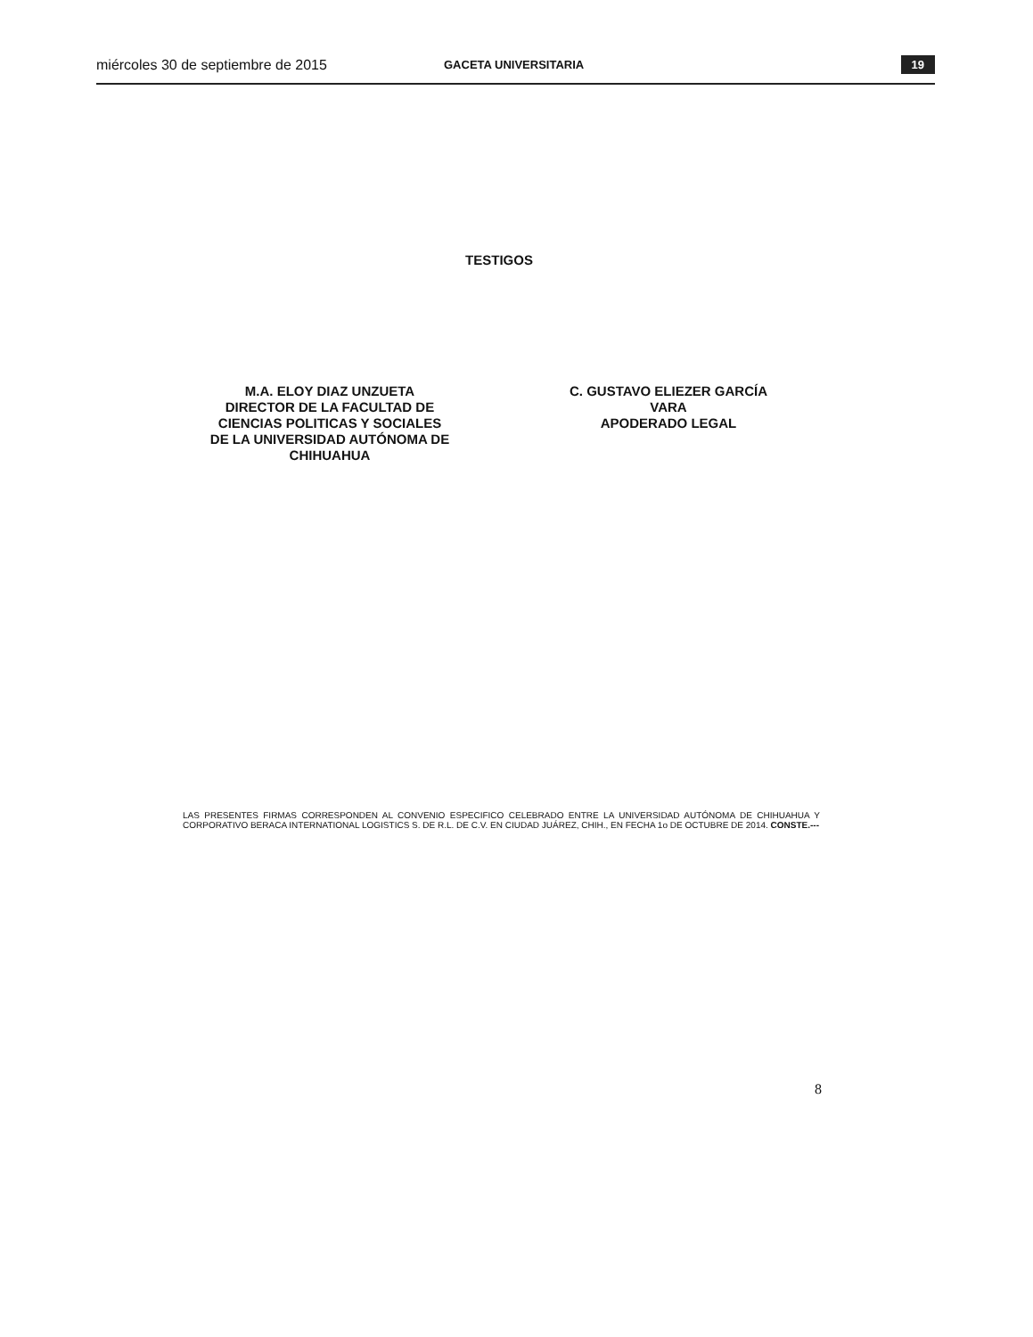miércoles 30 de septiembre de 2015 GACETA UNIVERSITARIA 19
TESTIGOS
M.A. ELOY DIAZ UNZUETA
DIRECTOR DE LA FACULTAD DE
CIENCIAS POLITICAS Y SOCIALES
DE LA UNIVERSIDAD AUTÓNOMA DE
CHIHUAHUA
C. GUSTAVO ELIEZER GARCÍA
VARA
APODERADO LEGAL
LAS PRESENTES FIRMAS CORRESPONDEN AL CONVENIO ESPECIFICO CELEBRADO ENTRE LA UNIVERSIDAD AUTÓNOMA DE CHIHUAHUA Y CORPORATIVO BERACA INTERNATIONAL LOGISTICS S. DE R.L. DE C.V. EN CIUDAD JUÁREZ, CHIH., EN FECHA 1o DE OCTUBRE DE 2014. CONSTE.---
8